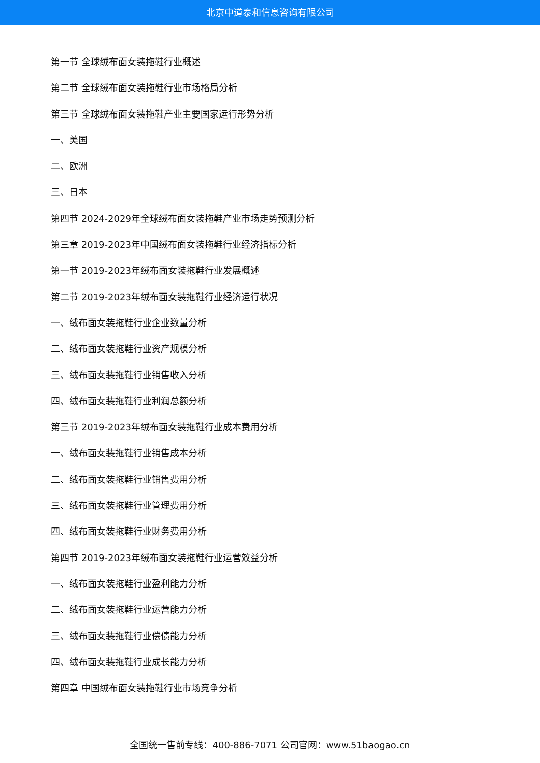北京中道泰和信息咨询有限公司
第一节 全球绒布面女装拖鞋行业概述
第二节 全球绒布面女装拖鞋行业市场格局分析
第三节 全球绒布面女装拖鞋产业主要国家运行形势分析
一、美国
二、欧洲
三、日本
第四节 2024-2029年全球绒布面女装拖鞋产业市场走势预测分析
第三章 2019-2023年中国绒布面女装拖鞋行业经济指标分析
第一节 2019-2023年绒布面女装拖鞋行业发展概述
第二节 2019-2023年绒布面女装拖鞋行业经济运行状况
一、绒布面女装拖鞋行业企业数量分析
二、绒布面女装拖鞋行业资产规模分析
三、绒布面女装拖鞋行业销售收入分析
四、绒布面女装拖鞋行业利润总额分析
第三节 2019-2023年绒布面女装拖鞋行业成本费用分析
一、绒布面女装拖鞋行业销售成本分析
二、绒布面女装拖鞋行业销售费用分析
三、绒布面女装拖鞋行业管理费用分析
四、绒布面女装拖鞋行业财务费用分析
第四节 2019-2023年绒布面女装拖鞋行业运营效益分析
一、绒布面女装拖鞋行业盈利能力分析
二、绒布面女装拖鞋行业运营能力分析
三、绒布面女装拖鞋行业偿债能力分析
四、绒布面女装拖鞋行业成长能力分析
第四章 中国绒布面女装拖鞋行业市场竞争分析
全国统一售前专线：400-886-7071 公司官网：www.51baogao.cn